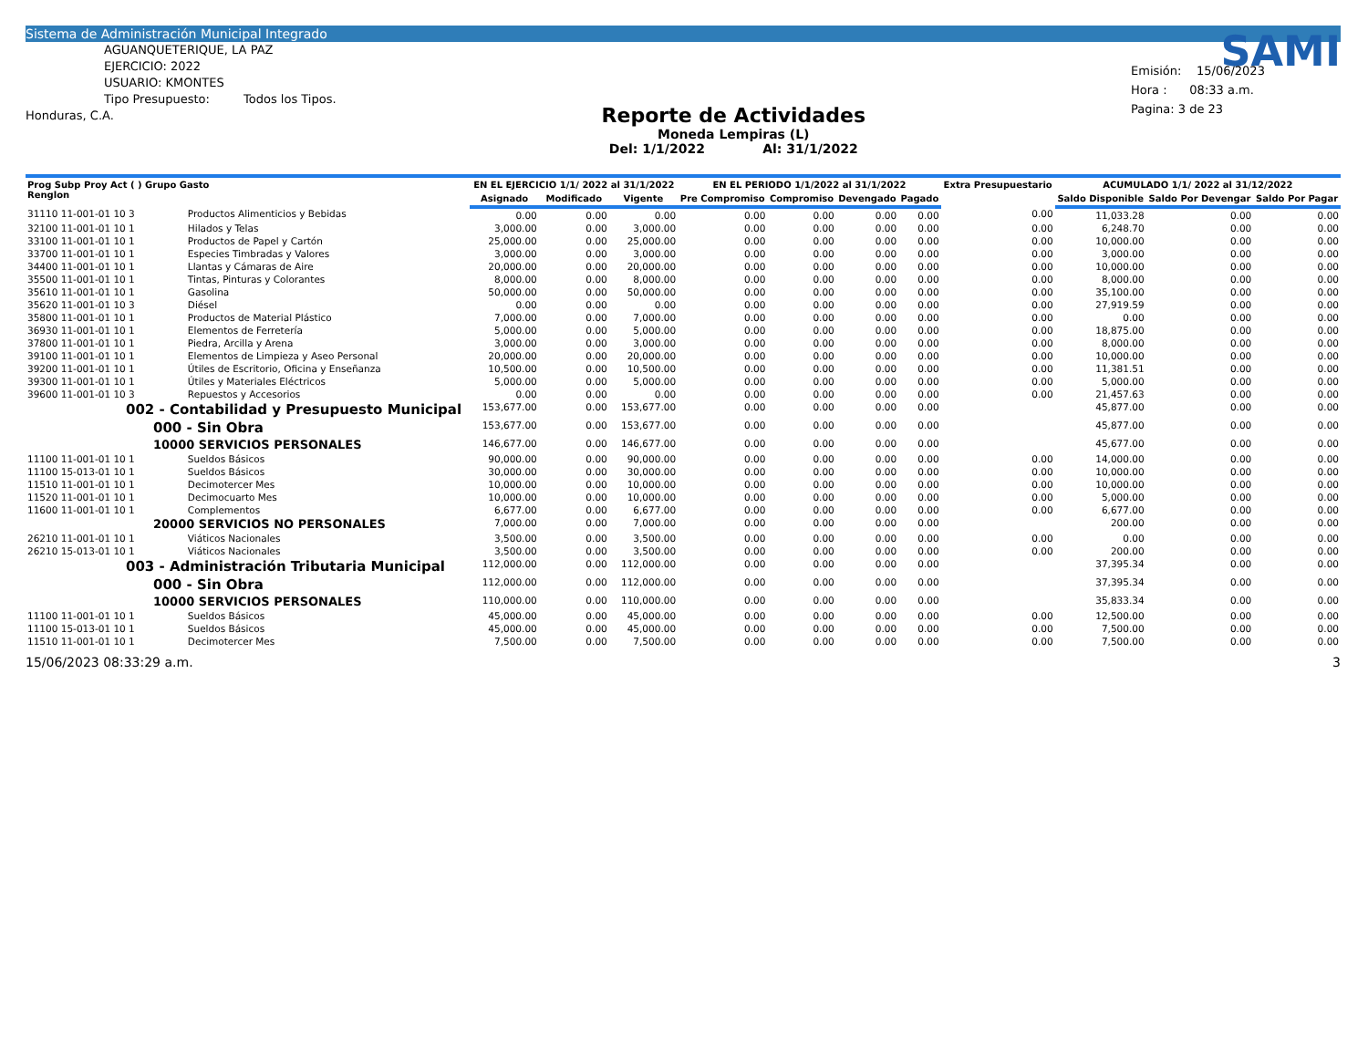Sistema de Administración Municipal Integrado
AGUANQUETERIQUE, LA PAZ
EJERCICIO: 2022
USUARIO: KMONTES
Tipo Presupuesto: Todos los Tipos.
Honduras, C.A.
Reporte de Actividades
Moneda Lempiras (L)
Del: 1/1/2022 Al: 31/1/2022
SAMI
Emisión: 15/06/2023
Hora : 08:33 a.m.
Pagina: 3 de 23
| Prog Subp Proy Act ( ) Grupo Gasto Renglon | | EN EL EJERCICIO 1/1/ 2022 al 31/1/2022 | | | EN EL PERIODO 1/1/2022 al 31/1/2022 | | | | Extra Presupuestario | ACUMULADO 1/1/ 2022 al 31/12/2022 | | |
| --- | --- | --- | --- | --- | --- | --- | --- | --- | --- | --- | --- | --- |
| | | Asignado | Modificado | Vigente | Pre Compromiso | Compromiso | Devengado | Pagado | | Saldo Disponible | Saldo Por Devengar | Saldo Por Pagar |
| 31110 11-001-01 10 3 | Productos Alimenticios y Bebidas | 0.00 | 0.00 | 0.00 | 0.00 | 0.00 | 0.00 | 0.00 | 0.00 | 11,033.28 | 0.00 | 0.00 |
| 32100 11-001-01 10 1 | Hilados y Telas | 3,000.00 | 0.00 | 3,000.00 | 0.00 | 0.00 | 0.00 | 0.00 | 0.00 | 6,248.70 | 0.00 | 0.00 |
| 33100 11-001-01 10 1 | Productos de Papel y Cartón | 25,000.00 | 0.00 | 25,000.00 | 0.00 | 0.00 | 0.00 | 0.00 | 0.00 | 10,000.00 | 0.00 | 0.00 |
| 33700 11-001-01 10 1 | Especies Timbradas y Valores | 3,000.00 | 0.00 | 3,000.00 | 0.00 | 0.00 | 0.00 | 0.00 | 0.00 | 3,000.00 | 0.00 | 0.00 |
| 34400 11-001-01 10 1 | Llantas y Cámaras de Aire | 20,000.00 | 0.00 | 20,000.00 | 0.00 | 0.00 | 0.00 | 0.00 | 0.00 | 10,000.00 | 0.00 | 0.00 |
| 35500 11-001-01 10 1 | Tintas, Pinturas y Colorantes | 8,000.00 | 0.00 | 8,000.00 | 0.00 | 0.00 | 0.00 | 0.00 | 0.00 | 8,000.00 | 0.00 | 0.00 |
| 35610 11-001-01 10 1 | Gasolina | 50,000.00 | 0.00 | 50,000.00 | 0.00 | 0.00 | 0.00 | 0.00 | 0.00 | 35,100.00 | 0.00 | 0.00 |
| 35620 11-001-01 10 3 | Diésel | 0.00 | 0.00 | 0.00 | 0.00 | 0.00 | 0.00 | 0.00 | 0.00 | 27,919.59 | 0.00 | 0.00 |
| 35800 11-001-01 10 1 | Productos de Material Plástico | 7,000.00 | 0.00 | 7,000.00 | 0.00 | 0.00 | 0.00 | 0.00 | 0.00 | 0.00 | 0.00 | 0.00 |
| 36930 11-001-01 10 1 | Elementos de Ferretería | 5,000.00 | 0.00 | 5,000.00 | 0.00 | 0.00 | 0.00 | 0.00 | 0.00 | 18,875.00 | 0.00 | 0.00 |
| 37800 11-001-01 10 1 | Piedra, Arcilla y Arena | 3,000.00 | 0.00 | 3,000.00 | 0.00 | 0.00 | 0.00 | 0.00 | 0.00 | 8,000.00 | 0.00 | 0.00 |
| 39100 11-001-01 10 1 | Elementos de Limpieza y Aseo Personal | 20,000.00 | 0.00 | 20,000.00 | 0.00 | 0.00 | 0.00 | 0.00 | 0.00 | 10,000.00 | 0.00 | 0.00 |
| 39200 11-001-01 10 1 | Útiles de Escritorio, Oficina y Enseñanza | 10,500.00 | 0.00 | 10,500.00 | 0.00 | 0.00 | 0.00 | 0.00 | 0.00 | 11,381.51 | 0.00 | 0.00 |
| 39300 11-001-01 10 1 | Útiles y Materiales Eléctricos | 5,000.00 | 0.00 | 5,000.00 | 0.00 | 0.00 | 0.00 | 0.00 | 0.00 | 5,000.00 | 0.00 | 0.00 |
| 39600 11-001-01 10 3 | Repuestos y Accesorios | 0.00 | 0.00 | 0.00 | 0.00 | 0.00 | 0.00 | 0.00 | 0.00 | 21,457.63 | 0.00 | 0.00 |
| 002 - Contabilidad y Presupuesto Municipal | | 153,677.00 | 0.00 | 153,677.00 | 0.00 | 0.00 | 0.00 | 0.00 | | 45,877.00 | 0.00 | 0.00 |
| 000 - Sin Obra | | 153,677.00 | 0.00 | 153,677.00 | 0.00 | 0.00 | 0.00 | 0.00 | | 45,877.00 | 0.00 | 0.00 |
| 10000 SERVICIOS PERSONALES | | 146,677.00 | 0.00 | 146,677.00 | 0.00 | 0.00 | 0.00 | 0.00 | | 45,677.00 | 0.00 | 0.00 |
| 11100 11-001-01 10 1 | Sueldos Básicos | 90,000.00 | 0.00 | 90,000.00 | 0.00 | 0.00 | 0.00 | 0.00 | 0.00 | 14,000.00 | 0.00 | 0.00 |
| 11100 15-013-01 10 1 | Sueldos Básicos | 30,000.00 | 0.00 | 30,000.00 | 0.00 | 0.00 | 0.00 | 0.00 | 0.00 | 10,000.00 | 0.00 | 0.00 |
| 11510 11-001-01 10 1 | Decimotercer Mes | 10,000.00 | 0.00 | 10,000.00 | 0.00 | 0.00 | 0.00 | 0.00 | 0.00 | 10,000.00 | 0.00 | 0.00 |
| 11520 11-001-01 10 1 | Decimocuarto Mes | 10,000.00 | 0.00 | 10,000.00 | 0.00 | 0.00 | 0.00 | 0.00 | 0.00 | 5,000.00 | 0.00 | 0.00 |
| 11600 11-001-01 10 1 | Complementos | 6,677.00 | 0.00 | 6,677.00 | 0.00 | 0.00 | 0.00 | 0.00 | 0.00 | 6,677.00 | 0.00 | 0.00 |
| 20000 SERVICIOS NO PERSONALES | | 7,000.00 | 0.00 | 7,000.00 | 0.00 | 0.00 | 0.00 | 0.00 | | 200.00 | 0.00 | 0.00 |
| 26210 11-001-01 10 1 | Viáticos Nacionales | 3,500.00 | 0.00 | 3,500.00 | 0.00 | 0.00 | 0.00 | 0.00 | 0.00 | 0.00 | 0.00 | 0.00 |
| 26210 15-013-01 10 1 | Viáticos Nacionales | 3,500.00 | 0.00 | 3,500.00 | 0.00 | 0.00 | 0.00 | 0.00 | 0.00 | 200.00 | 0.00 | 0.00 |
| 003 - Administración Tributaria Municipal | | 112,000.00 | 0.00 | 112,000.00 | 0.00 | 0.00 | 0.00 | 0.00 | | 37,395.34 | 0.00 | 0.00 |
| 000 - Sin Obra | | 112,000.00 | 0.00 | 112,000.00 | 0.00 | 0.00 | 0.00 | 0.00 | | 37,395.34 | 0.00 | 0.00 |
| 10000 SERVICIOS PERSONALES | | 110,000.00 | 0.00 | 110,000.00 | 0.00 | 0.00 | 0.00 | 0.00 | | 35,833.34 | 0.00 | 0.00 |
| 11100 11-001-01 10 1 | Sueldos Básicos | 45,000.00 | 0.00 | 45,000.00 | 0.00 | 0.00 | 0.00 | 0.00 | 0.00 | 12,500.00 | 0.00 | 0.00 |
| 11100 15-013-01 10 1 | Sueldos Básicos | 45,000.00 | 0.00 | 45,000.00 | 0.00 | 0.00 | 0.00 | 0.00 | 0.00 | 7,500.00 | 0.00 | 0.00 |
| 11510 11-001-01 10 1 | Decimotercer Mes | 7,500.00 | 0.00 | 7,500.00 | 0.00 | 0.00 | 0.00 | 0.00 | 0.00 | 7,500.00 | 0.00 | 0.00 |
15/06/2023 08:33:29 a.m. 3